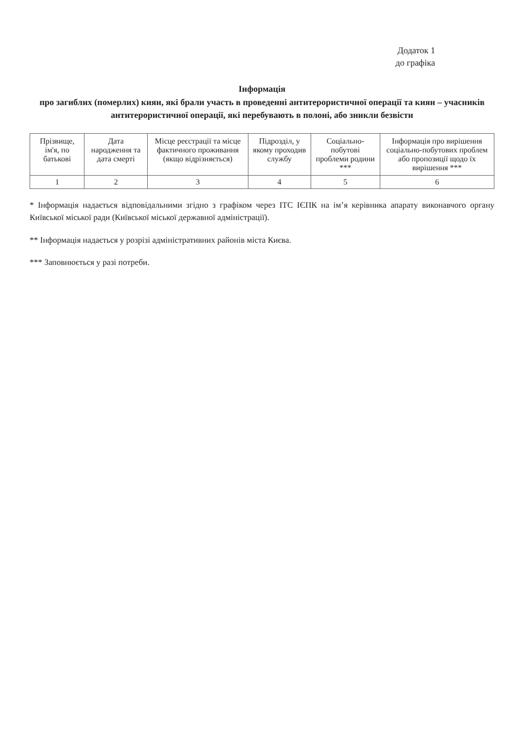Додаток 1
до графіка
Інформація
про загиблих (померлих) киян, які брали участь в проведенні антитерористичної операції та киян – учасників антитерористичної операції, які перебувають в полоні, або зникли безвісти
| Прізвище, ім'я, по батькові | Дата народження та дата смерті | Місце реєстрації та місце фактичного проживання (якщо відрізняється) | Підрозділ, у якому проходив службу | Соціально-побутові проблеми родини *** | Інформація про вирішення соціально-побутових проблем або пропозиції щодо їх вирішення *** |
| --- | --- | --- | --- | --- | --- |
| 1 | 2 | 3 | 4 | 5 | 6 |
* Інформація надається відповідальними згідно з графіком через ІТС ІЄПК на ім’я керівника апарату виконавчого органу Київської міської ради (Київської міської державної адміністрації).
** Інформація надається у розрізі адміністративних районів міста Києва.
*** Заповнюється у разі потреби.